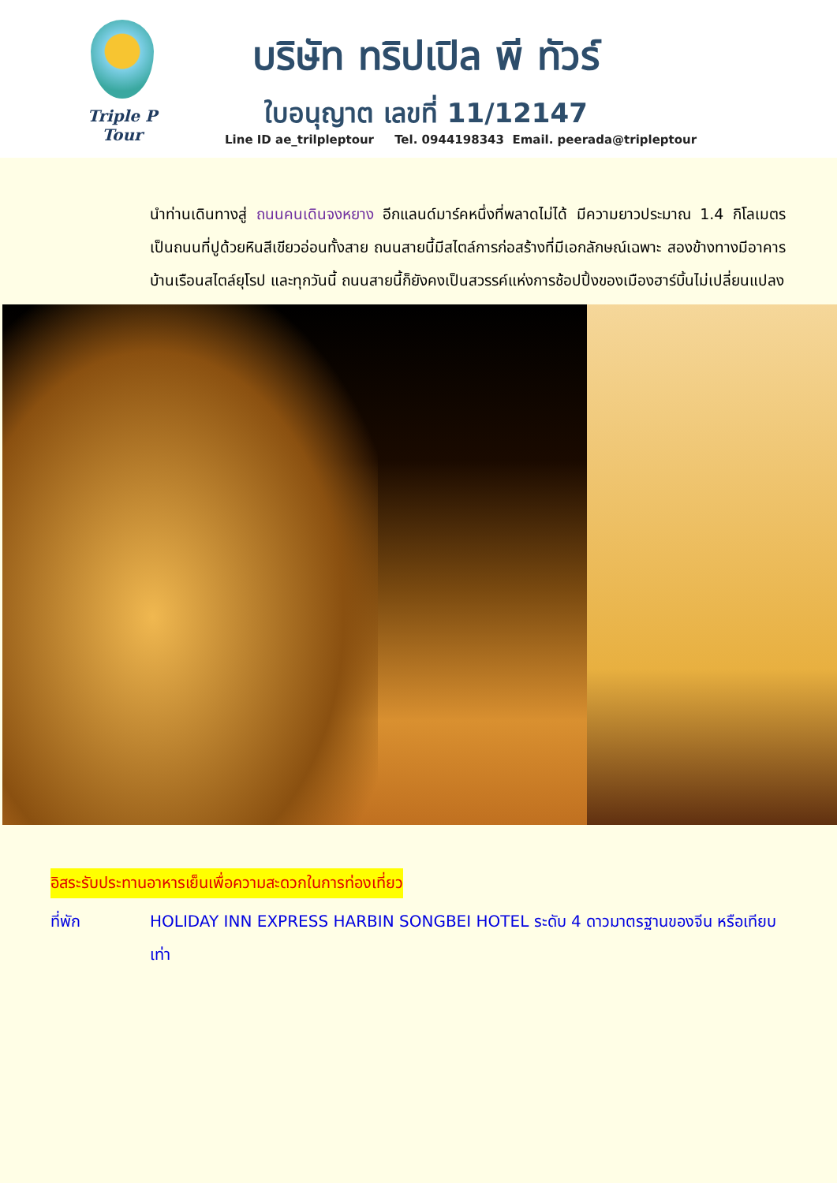Triple P Tour
บริษัท ทริปเปิล พี ทัวร์
ใบอนุญาต เลขที่ 11/12147
Line ID ae_trilpleptour Tel. 0944198343 Email. peerada@tripleptour
นำท่านเดินทางสู่ ถนนคนเดินจงหยาง อีกแลนด์มาร์คหนึ่งที่พลาดไม่ได้ มีความยาวประมาณ 1.4 กิโลเมตร เป็นถนนที่ปูด้วยหินสีเขียวอ่อนทั้งสาย ถนนสายนี้มีสไตล์การก่อสร้างที่มีเอกลักษณ์เฉพาะ สองข้างทางมีอาคารบ้านเรือนสไตล์ยุโรป และทุกวันนี้ ถนนสายนี้ก็ยังคงเป็นสวรรค์แห่งการช้อปปิ้งของเมืองฮาร์บิ้นไม่เปลี่ยนแปลง
อิสระรับประทานอาหารเย็นเพื่อความสะดวกในการท่องเที่ยว
ที่พัก HOLIDAY INN EXPRESS HARBIN SONGBEI HOTEL ระดับ 4 ดาวมาตรฐานของจีน หรือเทียบเท่า